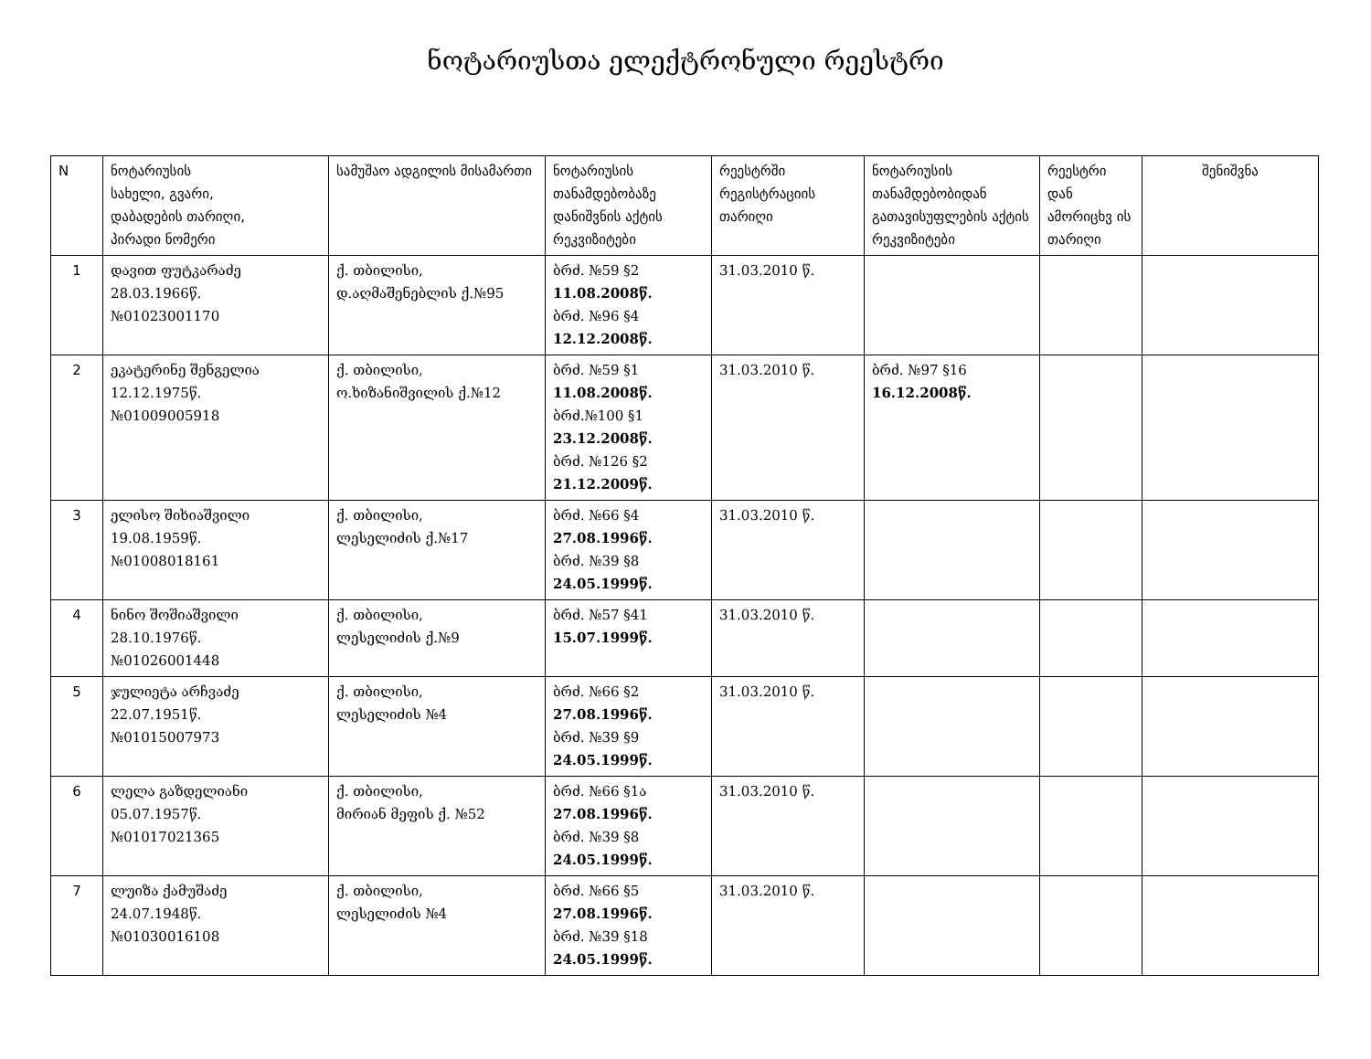ნოტარიუსთა ელექტრონული რეესტრი
| N | ნოტარიუსის სახელი, გვარი, დაბადების თარიღი, პირადი ნომერი | სამუშაო ადგილის მისამართი | ნოტარიუსის თანამდებობაზე დანიშვნის აქტის რეკვიზიტები | რეესტრში რეგისტრაციის თარიღი | ნოტარიუსის თანამდებობიდან გათავისუფლების აქტის რეკვიზიტები | რეესტრი დან ამორიცხვ ის თარიღი | შენიშვნა |
| --- | --- | --- | --- | --- | --- | --- | --- |
| 1 | დავით ფუტკარაძე 28.03.1966წ. №01023001170 | ქ. თბილისი, დ.აღმაშენებლის ქ.№95 | ბრძ. №59 §2 11.08.2008წ. ბრძ. №96 §4 12.12.2008წ. | 31.03.2010 წ. | | | |
| 2 | ეკატერინე შენგელია 12.12.1975წ. №01009005918 | ქ. თბილისი, ო.ხიზანიშვილის ქ.№12 | ბრძ. №59 §1 11.08.2008წ. ბრძ.№100 §1 23.12.2008წ. ბრძ. №126 §2 21.12.2009წ. | 31.03.2010 წ. | ბრძ. №97 §16 16.12.2008წ. | | |
| 3 | ელისო შიხიაშვილი 19.08.1959წ. №01008018161 | ქ. თბილისი, ლესელიძის ქ.№17 | ბრძ. №66 §4 27.08.1996წ. ბრძ. №39 §8 24.05.1999წ. | 31.03.2010 წ. | | | |
| 4 | ნინო შოშიაშვილი 28.10.1976წ. №01026001448 | ქ. თბილისი, ლესელიძის ქ.№9 | ბრძ. №57 §41 15.07.1999წ. | 31.03.2010 წ. | | | |
| 5 | ჯულიეტა არჩვაძე 22.07.1951წ. №01015007973 | ქ. თბილისი, ლესელიძის №4 | ბრძ. №66 §2 27.08.1996წ. ბრძ. №39 §9 24.05.1999წ. | 31.03.2010 წ. | | | |
| 6 | ლელა გაზდელიანი 05.07.1957წ. №01017021365 | ქ. თბილისი, მირიან მეფის ქ. №52 | ბრძ. №66 §1ა 27.08.1996წ. ბრძ. №39 §8 24.05.1999წ. | 31.03.2010 წ. | | | |
| 7 | ლუიზა ქამუშაძე 24.07.1948წ. №01030016108 | ქ. თბილისი, ლესელიძის №4 | ბრძ. №66 §5 27.08.1996წ. ბრძ. №39 §18 24.05.1999წ. | 31.03.2010 წ. | | | |